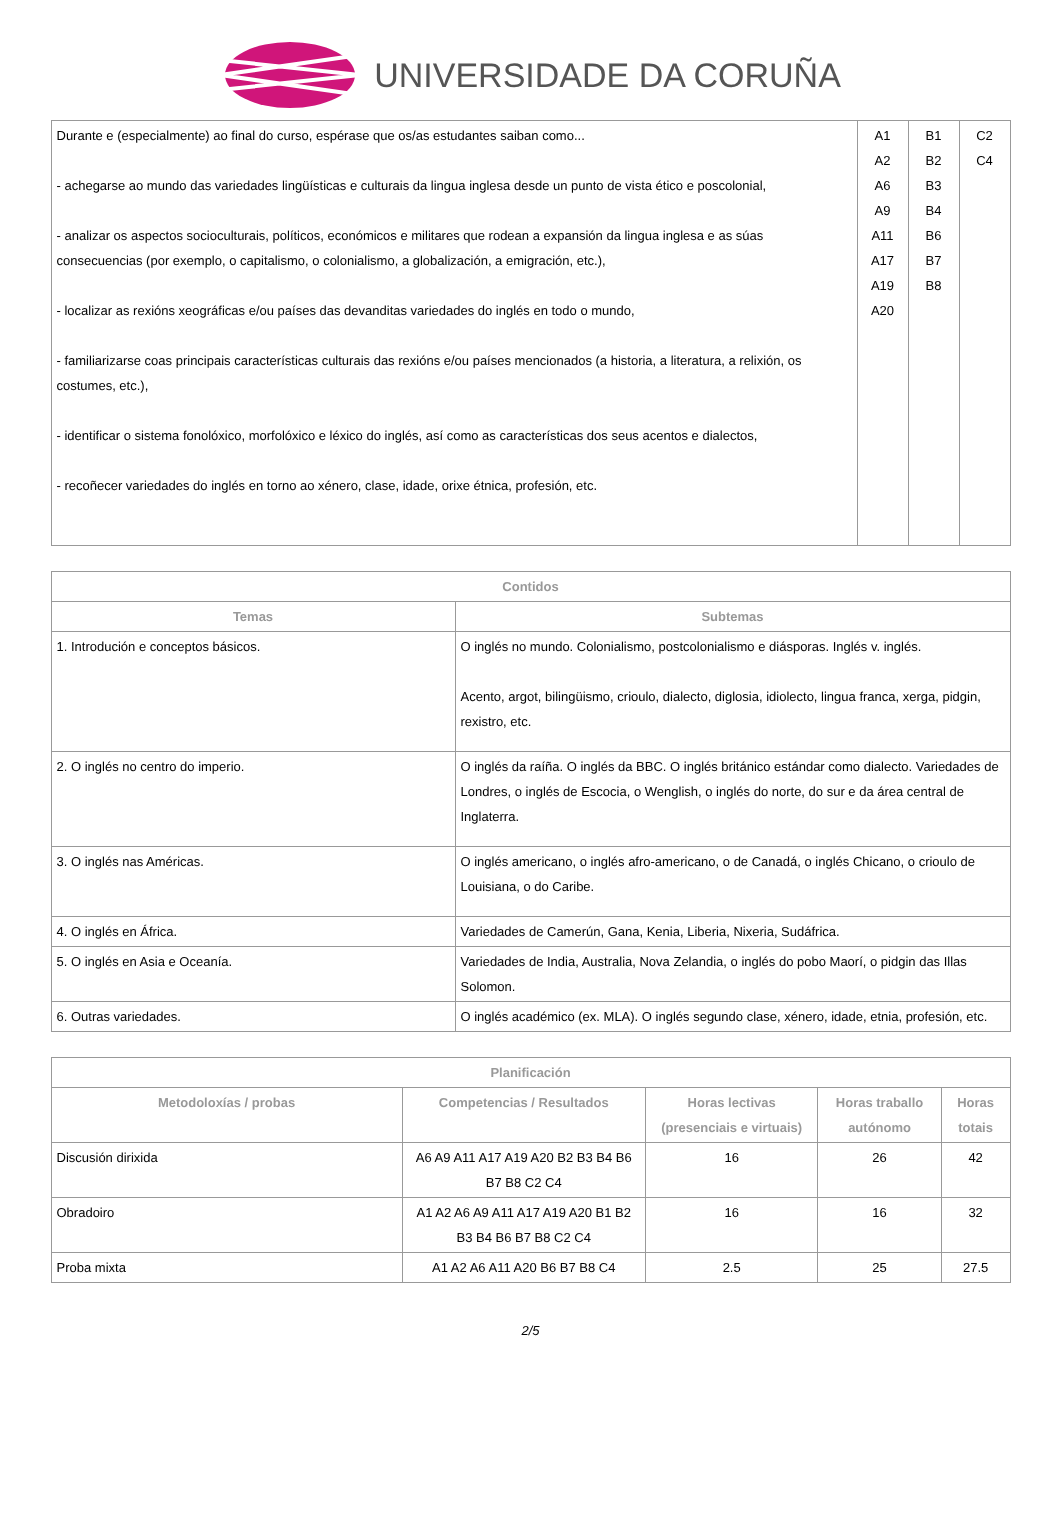UNIVERSIDADE DA CORUÑA
| Durante e (especialmente) ao final do curso, espérase que os/as estudantes saiban como... - achegarse ao mundo das variedades lingüísticas e culturais da lingua inglesa desde un punto de vista ético e poscolonial, - analizar os aspectos socioculturais, políticos, económicos e militares que rodean a expansión da lingua inglesa e as súas consecuencias (por exemplo, o capitalismo, o colonialismo, a globalización, a emigración, etc.), - localizar as rexións xeográficas e/ou países das devanditas variedades do inglés en todo o mundo, - familiarizarse coas principais características culturais das rexións e/ou países mencionados (a historia, a literatura, a relixión, os costumes, etc.), - identificar o sistema fonolóxico, morfolóxico e léxico do inglés, así como as características dos seus acentos e dialectos, - recoñecer variedades do inglés en torno ao xénero, clase, idade, orixe étnica, profesión, etc. | A1 A2 A6 A9 A11 A17 A19 A20 | B1 B2 B3 B4 B6 B7 B8 | C2 C4 |
| Contidos | |
| --- | --- |
| Temas | Subtemas |
| 1. Introdución e conceptos básicos. | O inglés no mundo. Colonialismo, postcolonialismo e diásporas. Inglés v. inglés. Acento, argot, bilingüismo, crioulo, dialecto, diglosia, idiolecto, lingua franca, xerga, pidgin, rexistro, etc. |
| 2. O inglés no centro do imperio. | O inglés da raíña. O inglés da BBC. O inglés británico estándar como dialecto. Variedades de Londres, o inglés de Escocia, o Wenglish, o inglés do norte, do sur e da área central de Inglaterra. |
| 3. O inglés nas Américas. | O inglés americano, o inglés afro-americano, o de Canadá, o inglés Chicano, o crioulo de Louisiana, o do Caribe. |
| 4. O inglés en África. | Variedades de Camerún, Gana, Kenia, Liberia, Nixeria, Sudáfrica. |
| 5. O inglés en Asia e Oceanía. | Variedades de India, Australia, Nova Zelandia, o inglés do pobo Maorí, o pidgin das Illas Solomon. |
| 6. Outras variedades. | O inglés académico (ex. MLA). O inglés segundo clase, xénero, idade, etnia, profesión, etc. |
| Planificación | | | | |
| --- | --- | --- | --- | --- |
| Metodoloxías / probas | Competencias / Resultados | Horas lectivas (presenciais e virtuais) | Horas traballo autónomo | Horas totais |
| Discusión dirixida | A6 A9 A11 A17 A19 A20 B2 B3 B4 B6 B7 B8 C2 C4 | 16 | 26 | 42 |
| Obradoiro | A1 A2 A6 A9 A11 A17 A19 A20 B1 B2 B3 B4 B6 B7 B8 C2 C4 | 16 | 16 | 32 |
| Proba mixta | A1 A2 A6 A11 A20 B6 B7 B8 C4 | 2.5 | 25 | 27.5 |
2/5